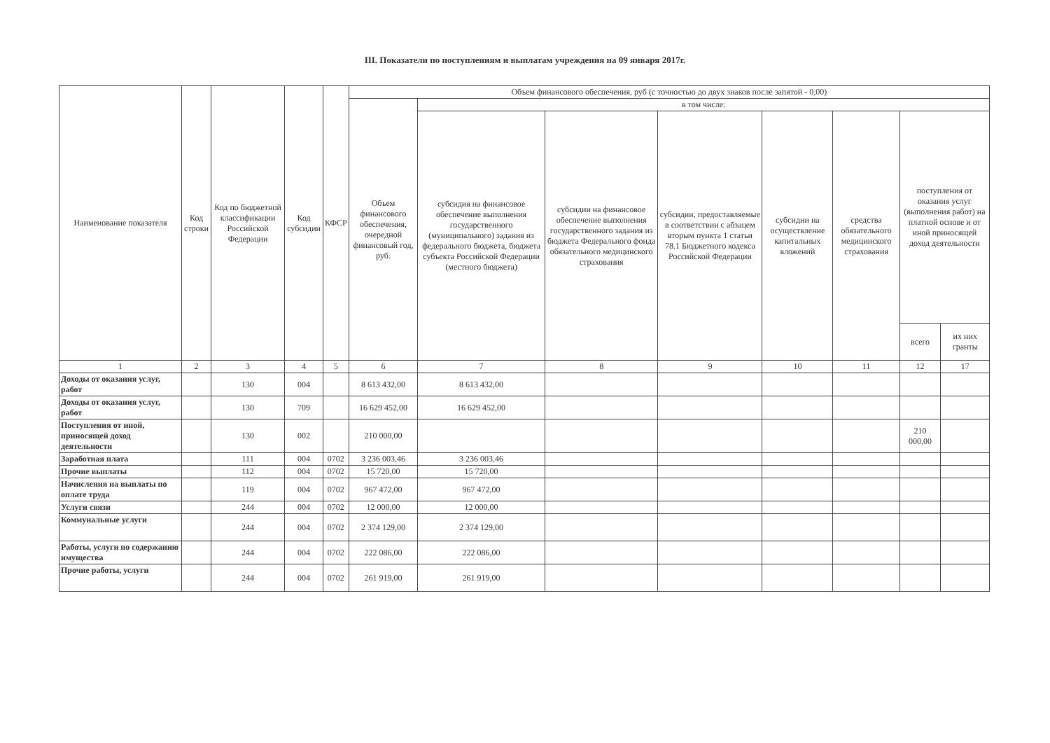III. Показатели по поступлениям и выплатам учреждения на 09 января 2017г.
| Наименование показателя | Код строки | Код по бюджетной классификации Российской Федерации | Код субсидии | КФСР | Объем финансового обеспечения, руб (с точностью до двух знаков после запятой - 0,00) | | | | | | | |
| --- | --- | --- | --- | --- | --- | --- | --- | --- | --- | --- | --- | --- |
| | | | | | Объем финансового обеспечения, очередной финансовый год, руб. | в том числе: | | | | | | |
| | | | | | | субсидия на финансовое обеспечение выполнения государственного (муниципального) задания из федерального бюджета, бюджета субъекта Российской Федерации (местного бюджета) | субсидии на финансовое обеспечение выполнения государственного задания из бюджета Федерального фонда обязательного медицинского страхования | субсидии, предоставляемые в соответствии с абзацем вторым пункта 1 статьи 78.1 Бюджетного кодекса Российской Федерации | субсидии на осуществление капитальных вложений | средства обязательного медицинского страхования | поступления от оказания услуг (выполнения работ) на платной основе и от иной приносящей доход деятельности | |
| | | | | | | | | | | | всего | их них гранты |
| 1 | 2 | 3 | 4 | 5 | 6 | 7 | 8 | 9 | 10 | 11 | 12 | 17 |
| Доходы от оказания услуг, работ | | 130 | 004 | | 8 613 432,00 | 8 613 432,00 | | | | | | |
| Доходы от оказания услуг, работ | | 130 | 709 | | 16 629 452,00 | 16 629 452,00 | | | | | | |
| Поступления от иной, приносящей доход деятельности | | 130 | 002 | | 210 000,00 | | | | | | 210 000,00 | |
| Заработная плата | | 111 | 004 | 0702 | 3 236 003,46 | 3 236 003,46 | | | | | | |
| Прочие выплаты | | 112 | 004 | 0702 | 15 720,00 | 15 720,00 | | | | | | |
| Начисления на выплаты по оплате труда | | 119 | 004 | 0702 | 967 472,00 | 967 472,00 | | | | | | |
| Услуги связи | | 244 | 004 | 0702 | 12 000,00 | 12 000,00 | | | | | | |
| Коммунальные услуги | | 244 | 004 | 0702 | 2 374 129,00 | 2 374 129,00 | | | | | | |
| Работы, услуги по содержанию имущества | | 244 | 004 | 0702 | 222 086,00 | 222 086,00 | | | | | | |
| Прочие работы, услуги | | 244 | 004 | 0702 | 261 919,00 | 261 919,00 | | | | | | |